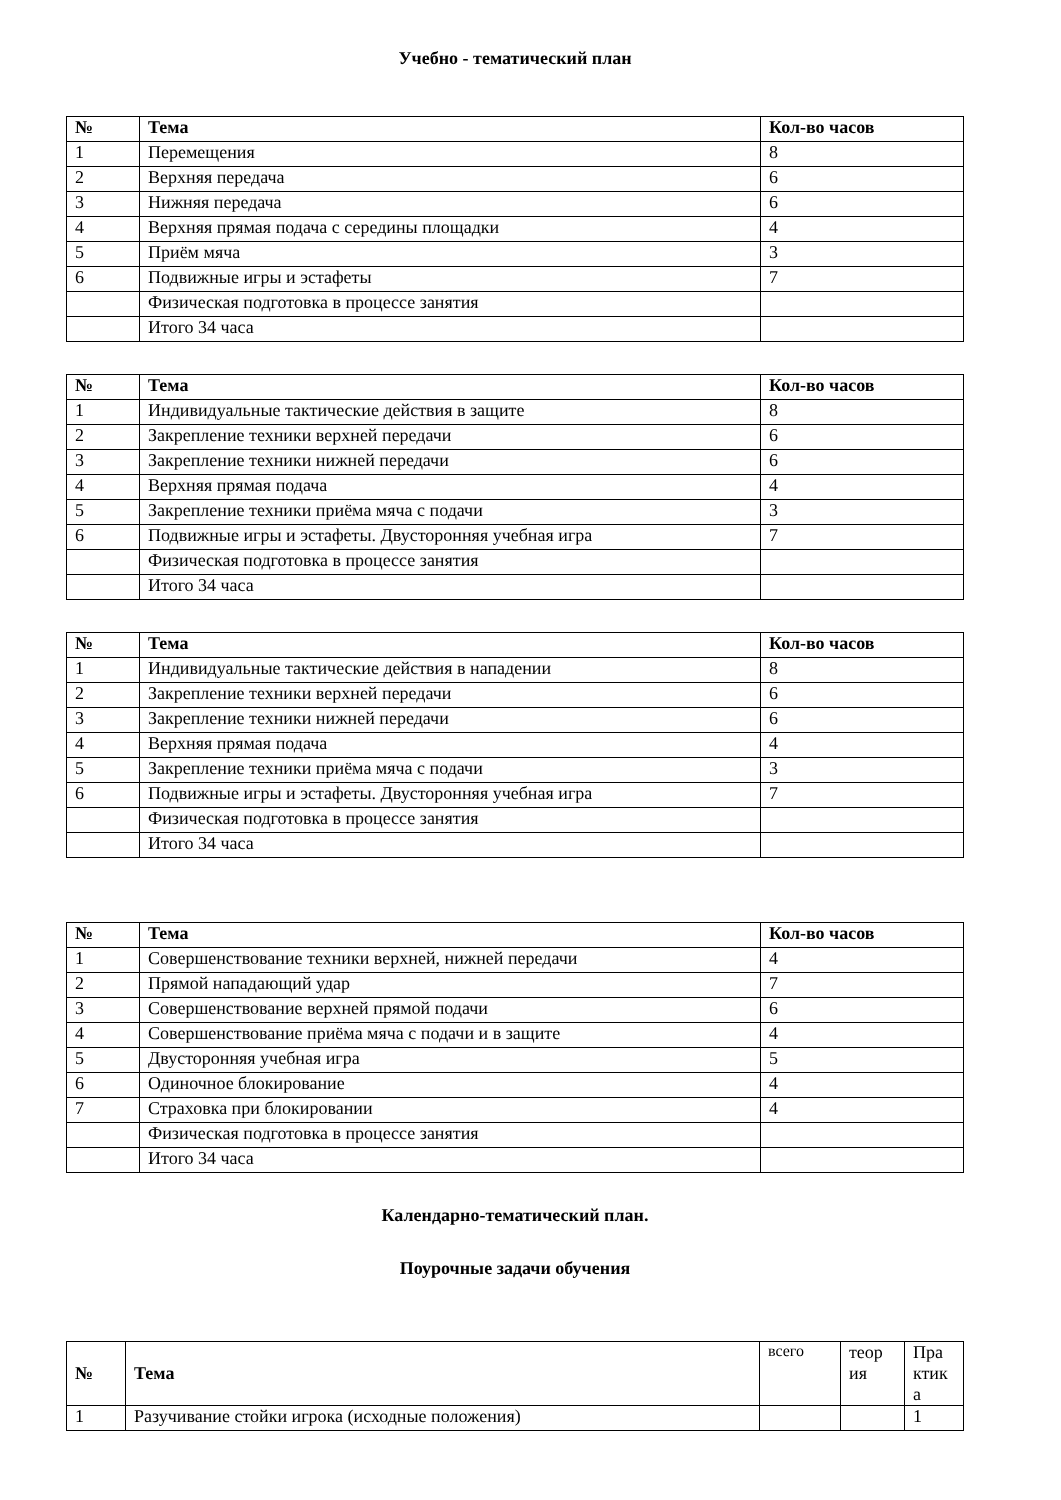Учебно - тематический план
| № | Тема | Кол-во часов |
| --- | --- | --- |
| 1 | Перемещения | 8 |
| 2 | Верхняя передача | 6 |
| 3 | Нижняя передача | 6 |
| 4 | Верхняя прямая подача с середины площадки | 4 |
| 5 | Приём мяча | 3 |
| 6 | Подвижные игры и эстафеты | 7 |
| | Физическая подготовка в процессе занятия | |
| | Итого 34 часа | |
| № | Тема | Кол-во часов |
| --- | --- | --- |
| 1 | Индивидуальные тактические действия в защите | 8 |
| 2 | Закрепление техники верхней передачи | 6 |
| 3 | Закрепление техники нижней передачи | 6 |
| 4 | Верхняя прямая подача | 4 |
| 5 | Закрепление техники приёма мяча с подачи | 3 |
| 6 | Подвижные игры и эстафеты. Двусторонняя учебная игра | 7 |
| | Физическая подготовка в процессе занятия | |
| | Итого 34 часа | |
| № | Тема | Кол-во часов |
| --- | --- | --- |
| 1 | Индивидуальные тактические действия в нападении | 8 |
| 2 | Закрепление техники верхней передачи | 6 |
| 3 | Закрепление техники нижней передачи | 6 |
| 4 | Верхняя прямая подача | 4 |
| 5 | Закрепление техники приёма мяча с подачи | 3 |
| 6 | Подвижные игры и эстафеты. Двусторонняя учебная игра | 7 |
| | Физическая подготовка в процессе занятия | |
| | Итого 34 часа | |
| № | Тема | Кол-во часов |
| --- | --- | --- |
| 1 | Совершенствование техники верхней, нижней передачи | 4 |
| 2 | Прямой нападающий удар | 7 |
| 3 | Совершенствование верхней прямой подачи | 6 |
| 4 | Совершенствование приёма мяча с подачи и в защите | 4 |
| 5 | Двусторонняя учебная игра | 5 |
| 6 | Одиночное блокирование | 4 |
| 7 | Страховка при блокировании | 4 |
| | Физическая подготовка в процессе занятия | |
| | Итого 34 часа | |
Календарно-тематический план.
Поурочные задачи обучения
| № | Тема | всего | теор ия | Пра ктик а |
| 1 | Разучивание стойки игрока (исходные положения) | | | 1 |